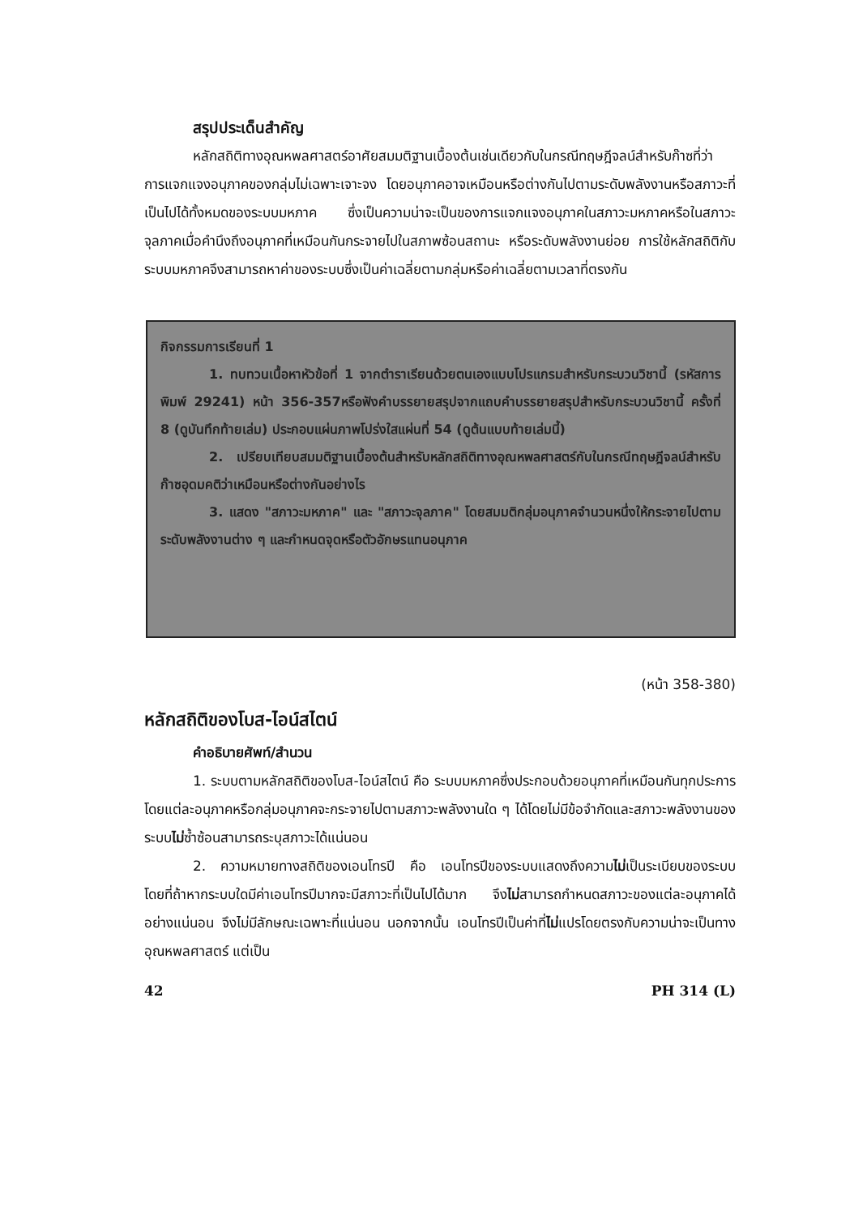สรุปประเด็นสำคัญ
หลักสถิติทางอุณหพลศาสตร์อาศัยสมมติฐานเบื้องต้นเช่นเดียวกับในกรณีทฤษฎีจลน์สำหรับก๊าซที่ว่า การแจกแจงอนุภาคของกลุ่มไม่เฉพาะเจาะจง โดยอนุภาคอาจเหมือนหรือต่างกันไปตามระดับพลังงานหรือสภาวะที่เป็นไปได้ทั้งหมดของระบบมหภาค ซึ่งเป็นความน่าจะเป็นของการแจกแจงอนุภาคในสภาวะมหภาคหรือในสภาวะจุลภาคเมื่อคำนึงถึงอนุภาคที่เหมือนกันกระจายไปในสภาพซ้อนสถานะ หรือระดับพลังงานย่อย การใช้หลักสถิติกับระบบมหภาคจึงสามารถหาค่าของระบบซึ่งเป็นค่าเฉลี่ยตามกลุ่มหรือค่าเฉลี่ยตามเวลาที่ตรงกัน
กิจกรรมการเรียนที่ 1
1. ทบทวนเนื้อหาหัวข้อที่ 1 จากตำราเรียนด้วยตนเองแบบโปรแกรมสำหรับกระบวนวิชานี้ (รหัสการพิมพ์ 29241) หน้า 356-357หรือฟังคำบรรยายสรุปจากแถบคำบรรยายสรุปสำหรับกระบวนวิชานี้ ครั้งที่ 8 (ดูบันทึกท้ายเล่ม) ประกอบแผ่นภาพโปร่งใสแผ่นที่ 54 (ดูต้นแบบท้ายเล่มนี้)
2. เปรียบเทียบสมมติฐานเบื้องต้นสำหรับหลักสถิติทางอุณหพลศาสตร์กับในกรณีทฤษฎีจลน์สำหรับก๊าซอุดมคติว่าเหมือนหรือต่างกันอย่างไร
3. แสดง "สภาวะมหภาค" และ "สภาวะจุลภาค" โดยสมมติกลุ่มอนุภาคจำนวนหนึ่งให้กระจายไปตามระดับพลังงานต่าง ๆ และกำหนดจุดหรือตัวอักษรแทนอนุภาค
(หน้า 358-380)
หลักสถิติของโบส-ไอน์สไตน์
คำอธิบายศัพท์/สำนวน
1. ระบบตามหลักสถิติของโบส-ไอน์สไตน์ คือ ระบบมหภาคซึ่งประกอบด้วยอนุภาคที่เหมือนกันทุกประการ โดยแต่ละอนุภาคหรือกลุ่มอนุภาคจะกระจายไปตามสภาวะพลังงานใด ๆ ได้โดยไม่มีข้อจำกัดและสภาวะพลังงานของระบบไม่ซ้ำซ้อนสามารถระบุสภาวะได้แน่นอน
2. ความหมายทางสถิติของเอนโทรปี คือ เอนโทรปีของระบบแสดงถึงความไม่เป็นระเบียบของระบบ โดยที่ถ้าหากระบบใดมีค่าเอนโทรปีมากจะมีสภาวะที่เป็นไปได้มาก จึงไม่สามารถกำหนดสภาวะของแต่ละอนุภาคได้อย่างแน่นอน จึงไม่มีลักษณะเฉพาะที่แน่นอน นอกจากนั้น เอนโทรปีเป็นค่าที่ไม่แปรโดยตรงกับความน่าจะเป็นทางอุณหพลศาสตร์ แต่เป็น
42 PH 314 (L)